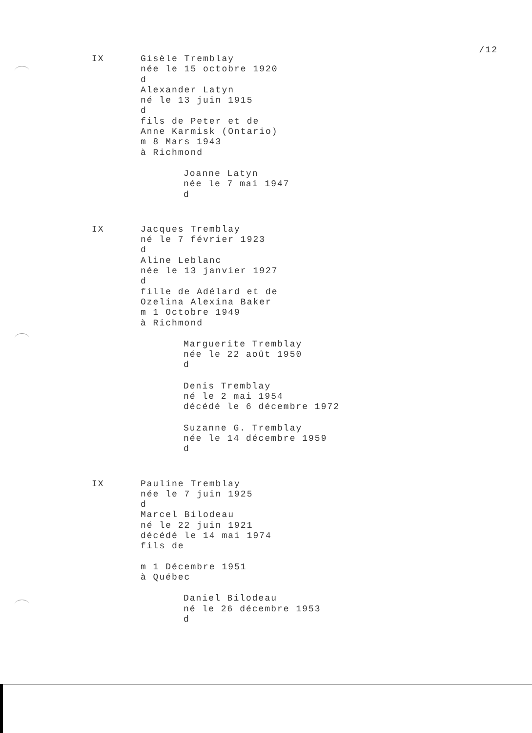/12
IX
Gisèle Tremblay
née le 15 octobre 1920
d
Alexander Latyn
né le 13 juin 1915
d
fils de Peter et de
Anne Karmisk (Ontario)
m 8 Mars 1943
à Richmond
Joanne Latyn
née le 7 mai 1947
d
IX
Jacques Tremblay
né le 7 février 1923
d
Aline Leblanc
née le 13 janvier 1927
d
fille de Adélard et de
Ozelina Alexina Baker
m 1 Octobre 1949
à Richmond
Marguerite Tremblay
née le 22 août 1950
d
Denis Tremblay
né le 2 mai 1954
décédé le 6 décembre 1972
Suzanne G. Tremblay
née le 14 décembre 1959
d
IX
Pauline Tremblay
née le 7 juin 1925
d
Marcel Bilodeau
né le 22 juin 1921
décédé le 14 mai 1974
fils de
m 1 Décembre 1951
à Québec
Daniel Bilodeau
né le 26 décembre 1953
d